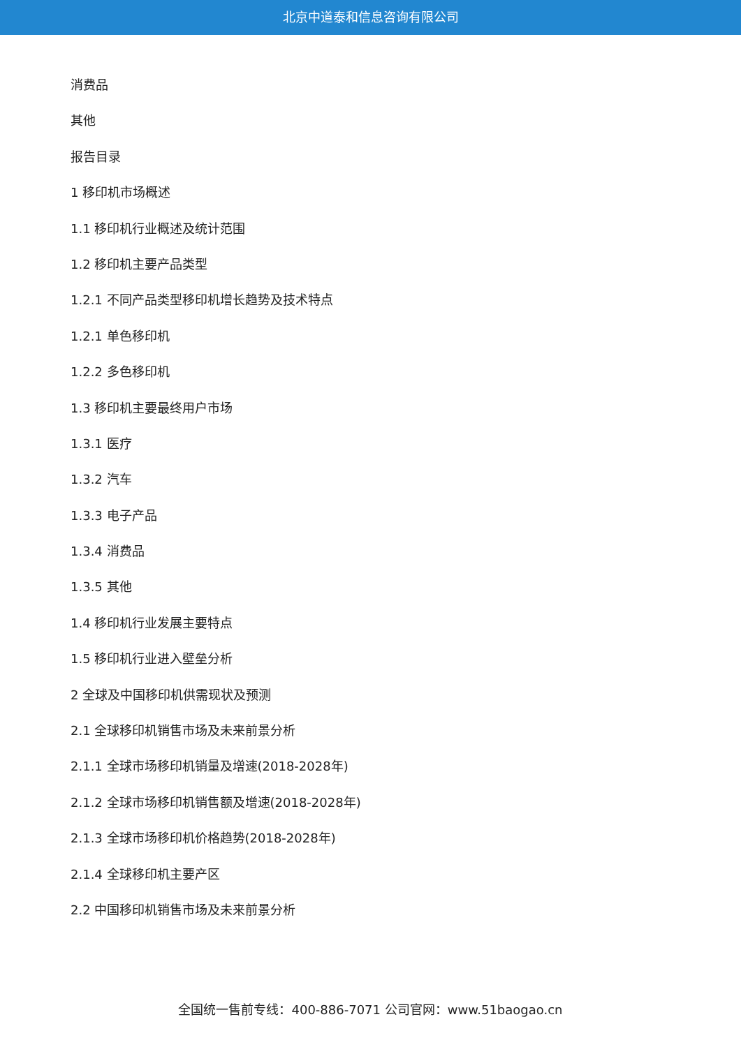北京中道泰和信息咨询有限公司
消费品
其他
报告目录
1 移印机市场概述
1.1 移印机行业概述及统计范围
1.2 移印机主要产品类型
1.2.1 不同产品类型移印机增长趋势及技术特点
1.2.1 单色移印机
1.2.2 多色移印机
1.3 移印机主要最终用户市场
1.3.1 医疗
1.3.2 汽车
1.3.3 电子产品
1.3.4 消费品
1.3.5 其他
1.4 移印机行业发展主要特点
1.5 移印机行业进入壁垒分析
2 全球及中国移印机供需现状及预测
2.1 全球移印机销售市场及未来前景分析
2.1.1 全球市场移印机销量及增速(2018-2028年)
2.1.2 全球市场移印机销售额及增速(2018-2028年)
2.1.3 全球市场移印机价格趋势(2018-2028年)
2.1.4 全球移印机主要产区
2.2 中国移印机销售市场及未来前景分析
全国统一售前专线：400-886-7071 公司官网：www.51baogao.cn